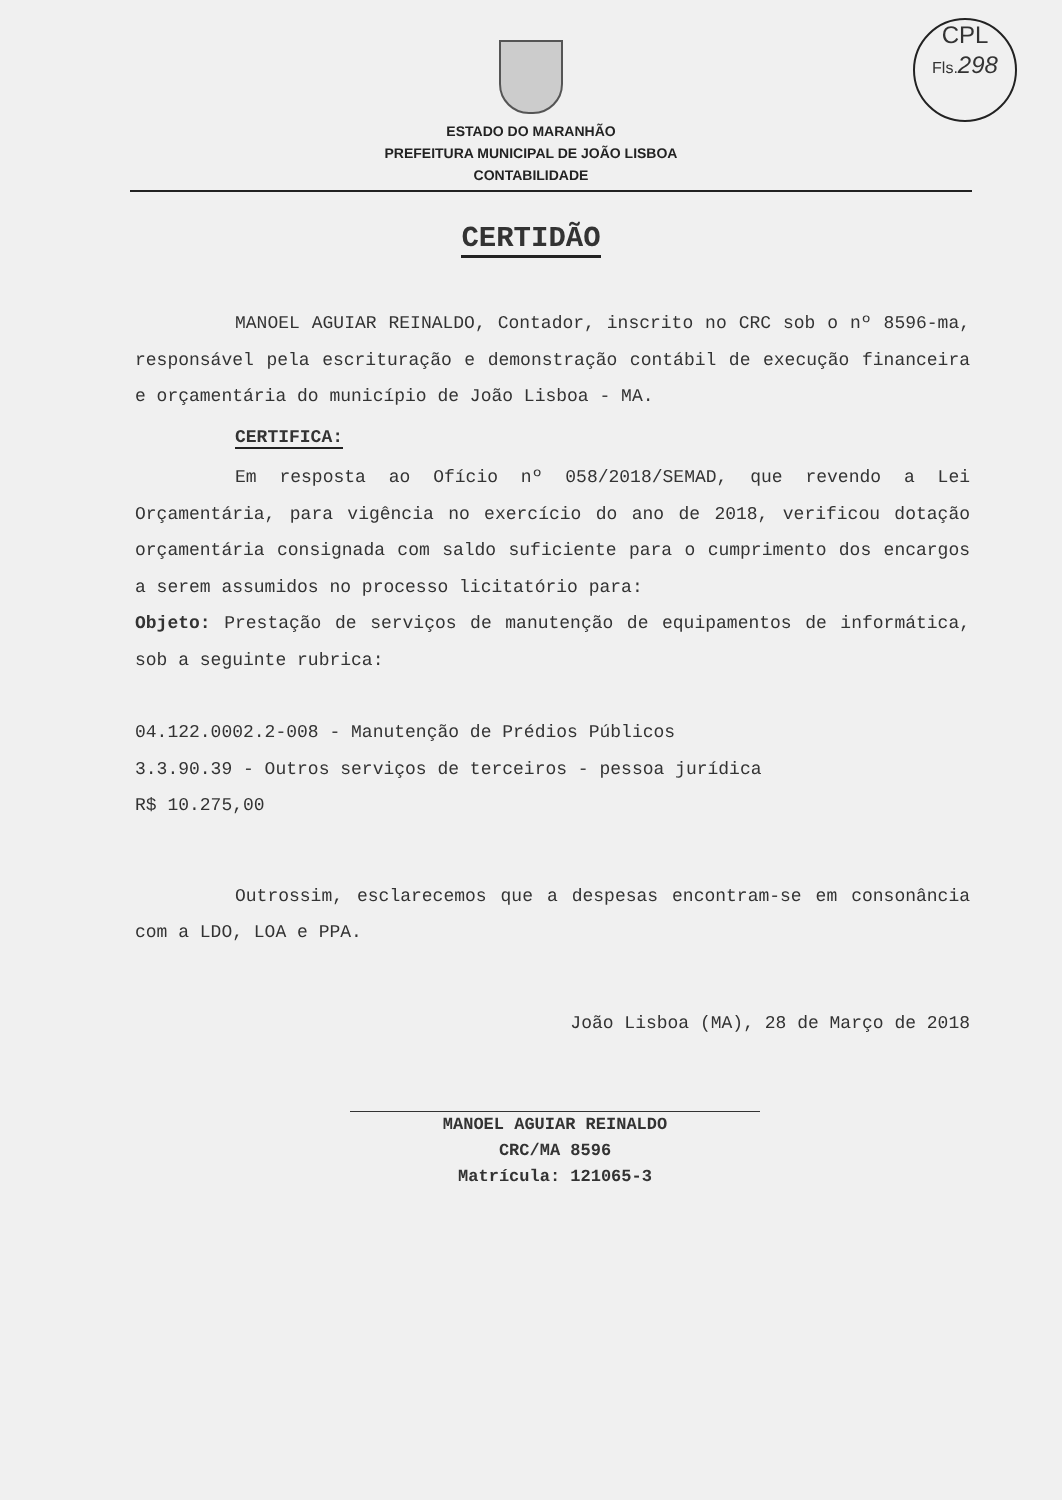CPL
Fls. 298
ESTADO DO MARANHÃO
PREFEITURA MUNICIPAL DE JOÃO LISBOA
CONTABILIDADE
CERTIDÃO
MANOEL AGUIAR REINALDO, Contador, inscrito no CRC sob o nº 8596-ma, responsável pela escrituração e demonstração contábil de execução financeira e orçamentária do município de João Lisboa - MA.
CERTIFICA:
Em resposta ao Ofício nº 058/2018/SEMAD, que revendo a Lei Orçamentária, para vigência no exercício do ano de 2018, verificou dotação orçamentária consignada com saldo suficiente para o cumprimento dos encargos a serem assumidos no processo licitatório para:
Objeto: Prestação de serviços de manutenção de equipamentos de informática, sob a seguinte rubrica:
04.122.0002.2-008 - Manutenção de Prédios Públicos
3.3.90.39 - Outros serviços de terceiros - pessoa jurídica
R$ 10.275,00
Outrossim, esclarecemos que a despesas encontram-se em consonância com a LDO, LOA e PPA.
João Lisboa (MA), 28 de Março de 2018
MANOEL AGUIAR REINALDO
CRC/MA 8596
Matrícula: 121065-3